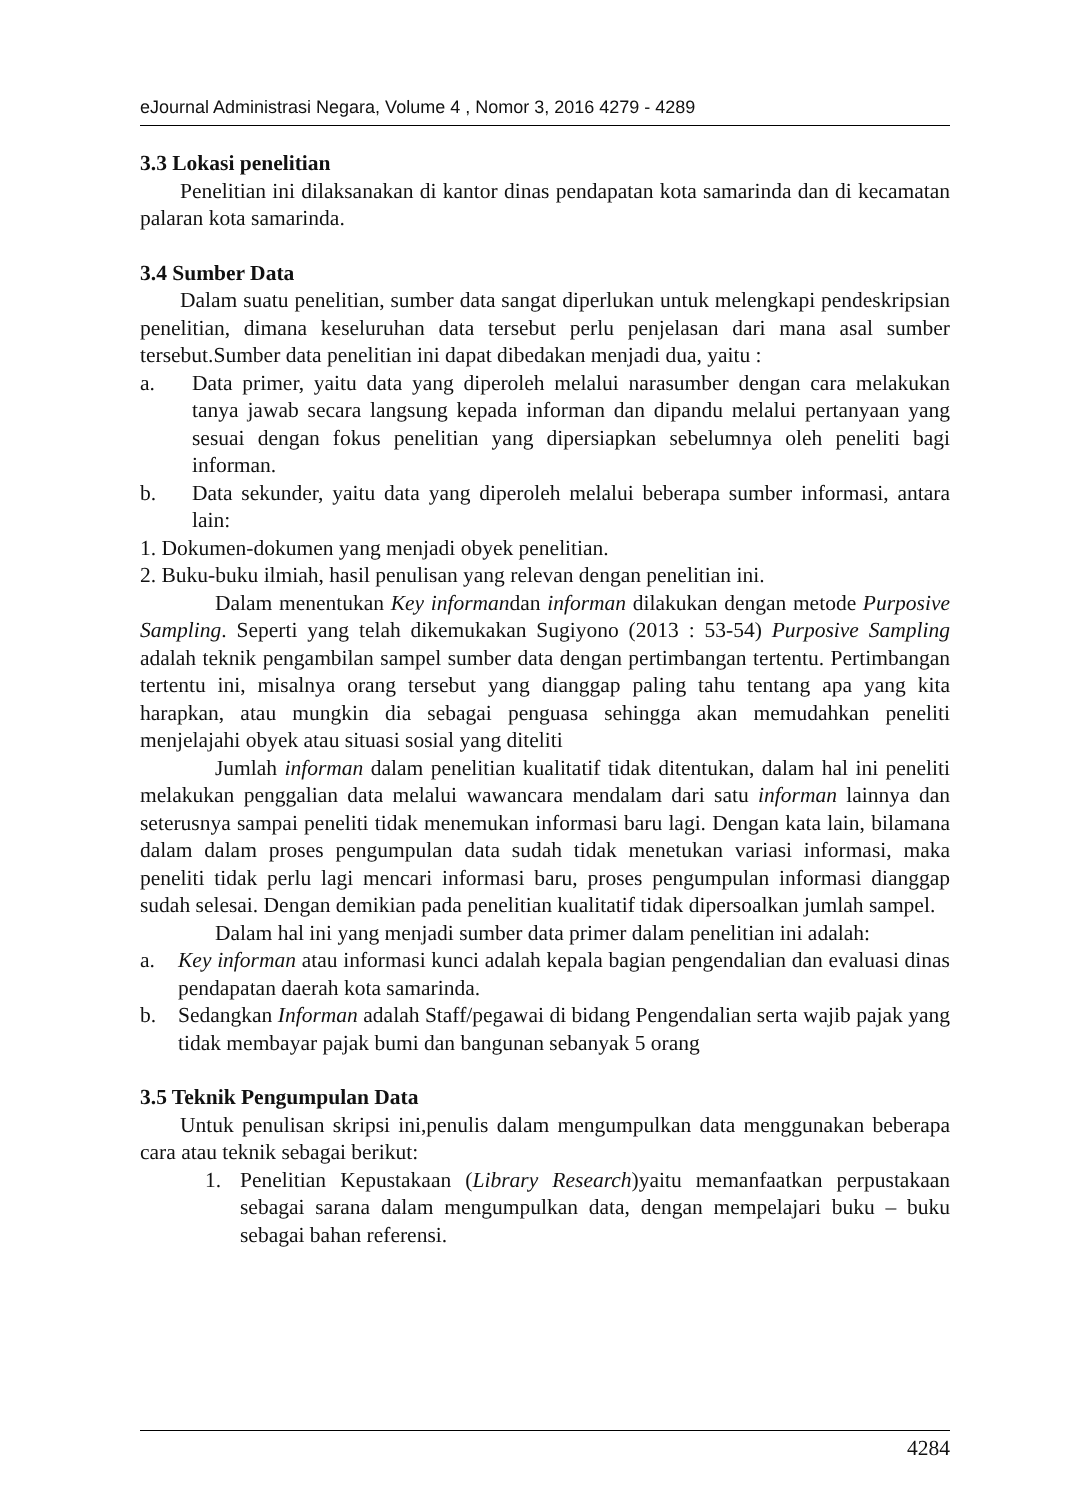eJournal Administrasi Negara, Volume 4 , Nomor 3, 2016 4279 - 4289
3.3 Lokasi penelitian
Penelitian ini dilaksanakan di kantor dinas pendapatan kota samarinda dan di kecamatan palaran kota samarinda.
3.4 Sumber Data
Dalam suatu penelitian, sumber data sangat diperlukan untuk melengkapi pendeskripsian penelitian, dimana keseluruhan data tersebut perlu penjelasan dari mana asal sumber tersebut.Sumber data penelitian ini dapat dibedakan menjadi dua, yaitu :
a. Data primer, yaitu data yang diperoleh melalui narasumber dengan cara melakukan tanya jawab secara langsung kepada informan dan dipandu melalui pertanyaan yang sesuai dengan fokus penelitian yang dipersiapkan sebelumnya oleh peneliti bagi informan.
b. Data sekunder, yaitu data yang diperoleh melalui beberapa sumber informasi, antara lain:
1. Dokumen-dokumen yang menjadi obyek penelitian.
2. Buku-buku ilmiah, hasil penulisan yang relevan dengan penelitian ini.
Dalam menentukan Key informandan informan dilakukan dengan metode Purposive Sampling. Seperti yang telah dikemukakan Sugiyono (2013 : 53-54) Purposive Sampling adalah teknik pengambilan sampel sumber data dengan pertimbangan tertentu. Pertimbangan tertentu ini, misalnya orang tersebut yang dianggap paling tahu tentang apa yang kita harapkan, atau mungkin dia sebagai penguasa sehingga akan memudahkan peneliti menjelajahi obyek atau situasi sosial yang diteliti
Jumlah informan dalam penelitian kualitatif tidak ditentukan, dalam hal ini peneliti melakukan penggalian data melalui wawancara mendalam dari satu informan lainnya dan seterusnya sampai peneliti tidak menemukan informasi baru lagi. Dengan kata lain, bilamana dalam dalam proses pengumpulan data sudah tidak menetukan variasi informasi, maka peneliti tidak perlu lagi mencari informasi baru, proses pengumpulan informasi dianggap sudah selesai. Dengan demikian pada penelitian kualitatif tidak dipersoalkan jumlah sampel.
Dalam hal ini yang menjadi sumber data primer dalam penelitian ini adalah:
a. Key informan atau informasi kunci adalah kepala bagian pengendalian dan evaluasi dinas pendapatan daerah kota samarinda.
b. Sedangkan Informan adalah Staff/pegawai di bidang Pengendalian serta wajib pajak yang tidak membayar pajak bumi dan bangunan sebanyak 5 orang
3.5 Teknik Pengumpulan Data
Untuk penulisan skripsi ini,penulis dalam mengumpulkan data menggunakan beberapa cara atau teknik sebagai berikut:
1. Penelitian Kepustakaan (Library Research)yaitu memanfaatkan perpustakaan sebagai sarana dalam mengumpulkan data, dengan mempelajari buku – buku sebagai bahan referensi.
4284